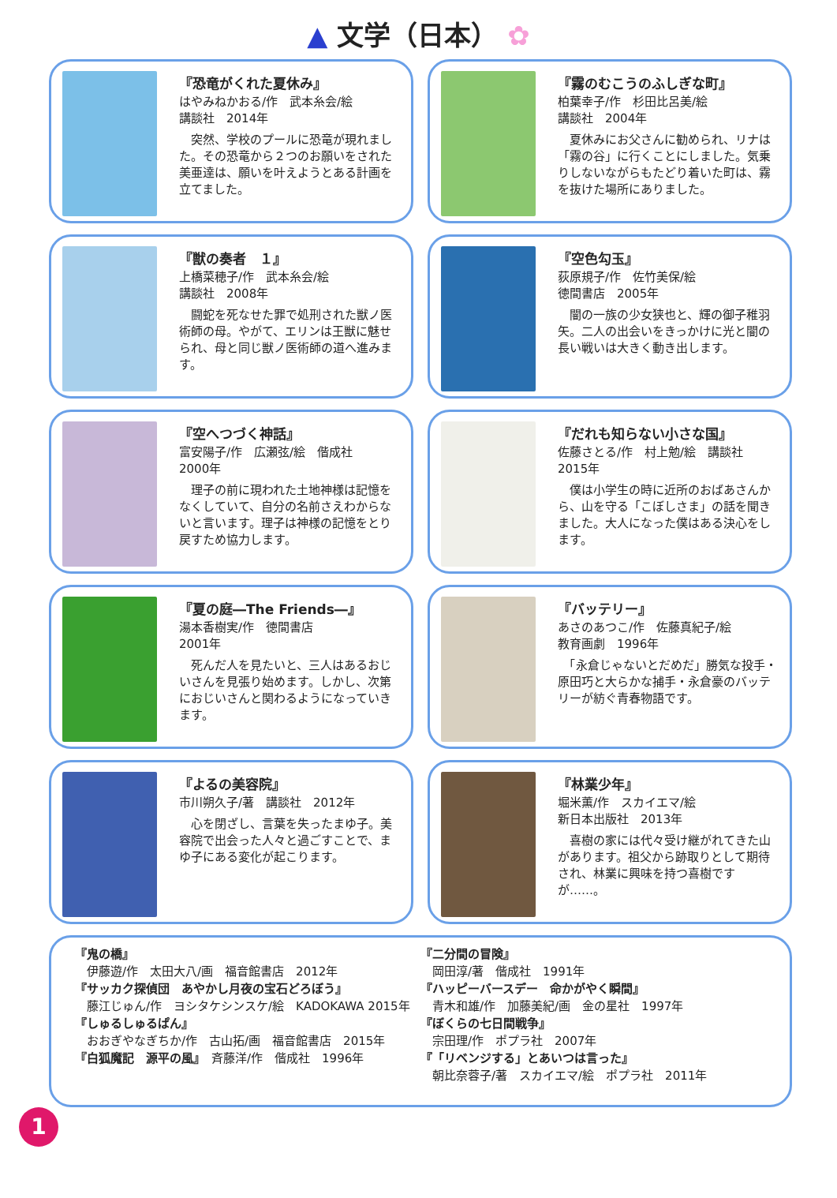▲ 文学（日本） ✿
『恐竜がくれた夏休み』
はやみねかおる/作　武本糸会/絵
講談社　2014年
　突然、学校のプールに恐竜が現れました。その恐竜から２つのお願いをされた美亜達は、願いを叶えようとある計画を立てました。
『霧のむこうのふしぎな町』
柏葉幸子/作　杉田比呂美/絵
講談社　2004年
　夏休みにお父さんに勧められ、リナは「霧の谷」に行くことにしました。気乗りしないながらもたどり着いた町は、霧を抜けた場所にありました。
『獣の奏者　１』
上橋菜穂子/作　武本糸会/絵
講談社　2008年
　闘蛇を死なせた罪で処刑された獣ノ医術師の母。やがて、エリンは王獣に魅せられ、母と同じ獣ノ医術師の道へ進みます。
『空色勾玉』
荻原規子/作　佐竹美保/絵
徳間書店　2005年
　闇の一族の少女狭也と、輝の御子稚羽矢。二人の出会いをきっかけに光と闇の長い戦いは大きく動き出します。
『空へつづく神話』
富安陽子/作　広瀬弦/絵　偕成社
2000年
　理子の前に現われた土地神様は記憶をなくしていて、自分の名前さえわからないと言います。理子は神様の記憶をとり戻すため協力します。
『だれも知らない小さな国』
佐藤さとる/作　村上勉/絵　講談社
2015年
　僕は小学生の時に近所のおばあさんから、山を守る「こぼしさま」の話を聞きました。大人になった僕はある決心をします。
『夏の庭―The Friends―』
湯本香樹実/作　徳間書店
2001年
　死んだ人を見たいと、三人はあるおじいさんを見張り始めます。しかし、次第におじいさんと関わるようになっていきます。
『バッテリー』
あさのあつこ/作　佐藤真紀子/絵
教育画劇　1996年
　「永倉じゃないとだめだ」勝気な投手・原田巧と大らかな捕手・永倉豪のバッテリーが紡ぐ青春物語です。
『よるの美容院』
市川朔久子/著　講談社　2012年
　心を閉ざし、言葉を失ったまゆ子。美容院で出会った人々と過ごすことで、まゆ子にある変化が起こります。
『林業少年』
堀米薫/作　スカイエマ/絵
新日本出版社　2013年
　喜樹の家には代々受け継がれてきた山があります。祖父から跡取りとして期待され、林業に興味を持つ喜樹ですが……。
『鬼の橋』
　伊藤遊/作　太田大八/画　福音館書店　2012年
『サッカク探偵団　あやかし月夜の宝石どろぼう』
　藤江じゅん/作　ヨシタケシンスケ/絵　KADOKAWA 2015年
『しゅるしゅるぱん』
　おおぎやなぎちか/作　古山拓/画　福音館書店　2015年
『白狐魔記　源平の風』　斉藤洋/作　偕成社　1996年
『二分間の冒険』
　岡田淳/著　偕成社　1991年
『ハッピーバースデー　命かがやく瞬間』
　青木和雄/作　加藤美紀/画　金の星社　1997年
『ぼくらの七日間戦争』
　宗田理/作　ポプラ社　2007年
『「リベンジする」とあいつは言った』
　朝比奈蓉子/著　スカイエマ/絵　ポプラ社　2011年
1